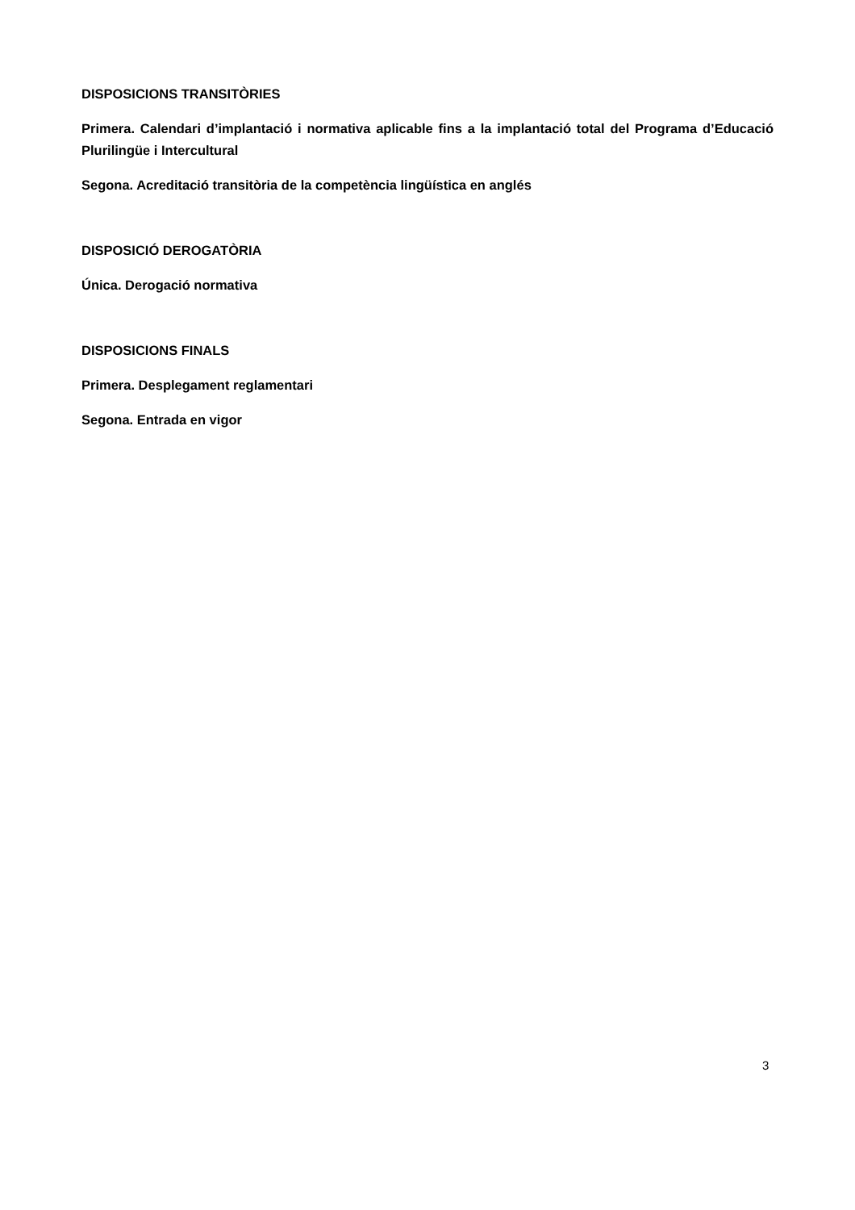DISPOSICIONS TRANSITÒRIES
Primera. Calendari d’implantació i normativa aplicable fins a la implantació total del Programa d’Educació Plurilingüe i Intercultural
Segona. Acreditació transitòria de la competència lingüística en anglés
DISPOSICIÓ DEROGATÒRIA
Única. Derogació normativa
DISPOSICIONS FINALS
Primera. Desplegament reglamentari
Segona. Entrada en vigor
3